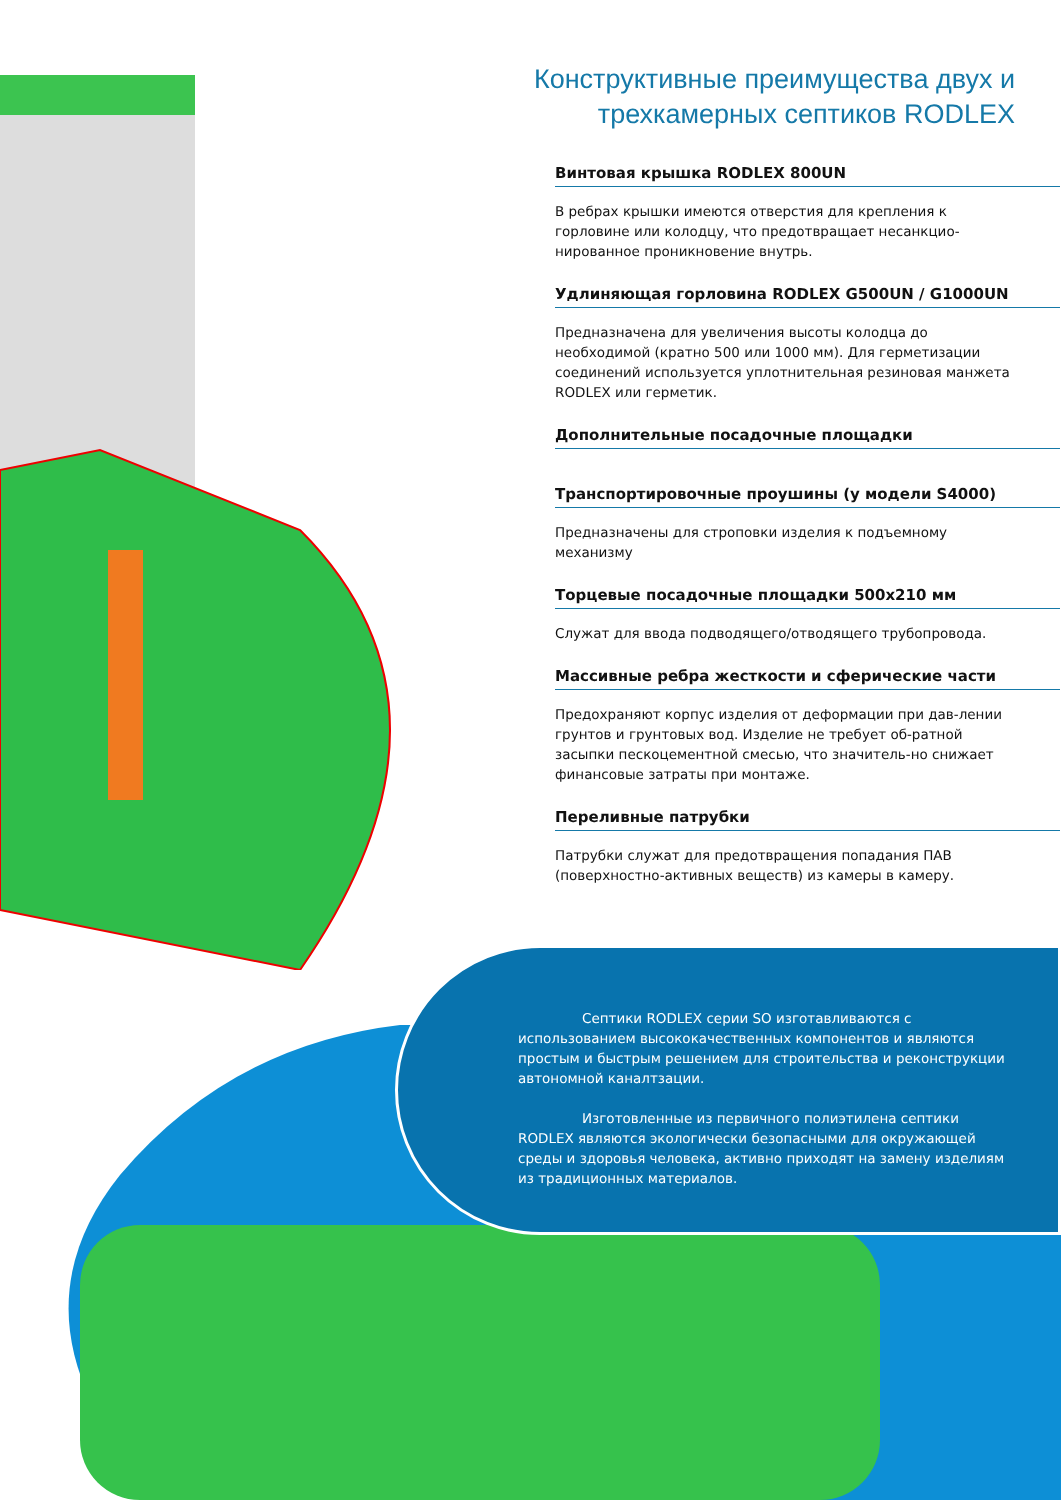Конструктивные преимущества двух и трехкамерных септиков RODLEX
Винтовая крышка RODLEX 800UN
В ребрах крышки имеются отверстия для крепления к горловине или колодцу, что предотвращает несанкцио-нированное проникновение внутрь.
Удлиняющая горловина RODLEX G500UN / G1000UN
Предназначена для увеличения высоты колодца до необходимой (кратно 500 или 1000 мм). Для герметизации соединений используется уплотнительная резиновая манжета RODLEX или герметик.
Дополнительные посадочные площадки
Транспортировочные проушины (у модели S4000)
Предназначены для строповки изделия к подъемному механизму
Торцевые посадочные площадки 500х210 мм
Служат для ввода подводящего/отводящего трубопровода.
Массивные ребра жесткости и сферические части
Предохраняют корпус изделия от деформации при дав-лении грунтов и грунтовых вод. Изделие не требует об-ратной засыпки пескоцементной смесью, что значитель-но снижает финансовые затраты при монтаже.
Переливные патрубки
Патрубки служат для предотвращения попадания ПАВ (поверхностно-активных веществ) из камеры в камеру.
Септики RODLEX серии SO изготавливаются с использованием высококачественных компонентов и являются простым и быстрым решением для строительства и реконструкции автономной каналтзации.
Изготовленные из первичного полиэтилена септики RODLEX являются экологически безопасными для окружающей среды и здоровья человека, активно приходят на замену изделиям из традиционных материалов.